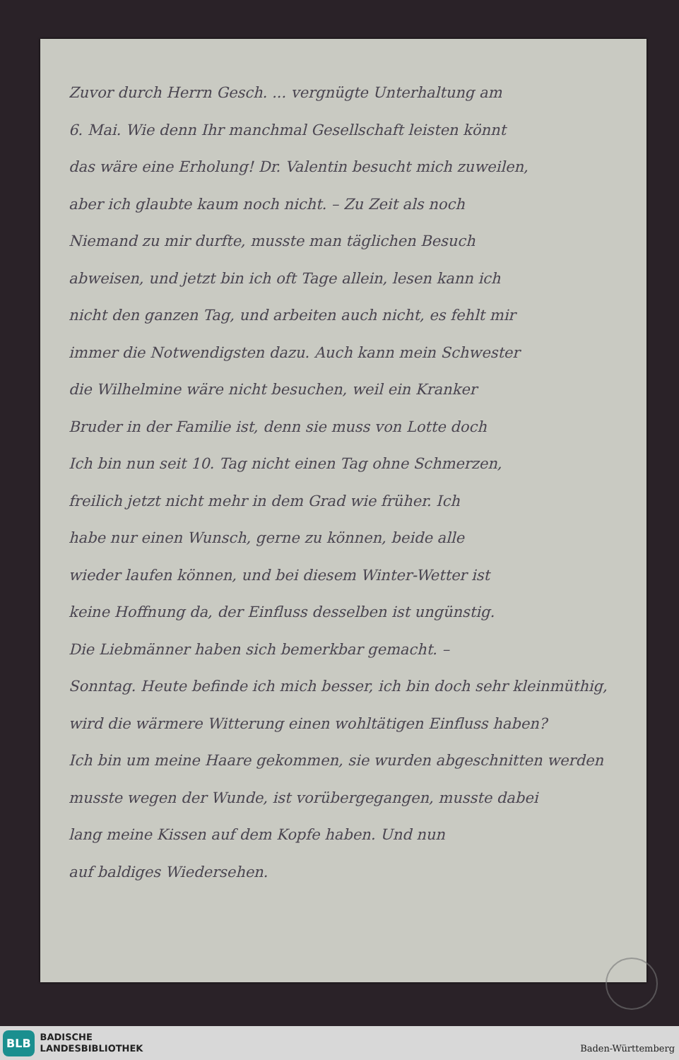Zuvor durch Herrn Gesch. ... vergnügte Unterhaltung am
6. Mai. Wie denn Ihr manchmal Gesellschaft leisten könnt
das wäre eine Erholung! Dr. Valentin besucht mich zuweilen,
aber ich glaubte kaum noch nicht. – Zu Zeit als noch
Niemand zu mir durfte, musste man täglichen Besuch
abweisen, und jetzt bin ich oft Tage allein, lesen kann ich
nicht den ganzen Tag, und arbeiten auch nicht, es fehlt mir
immer die Notwendigsten dazu. Auch kann mein Schwester
die Wilhelmine wäre nicht besuchen, weil ein Kranker
Bruder in der Familie ist, denn sie muss von Lotte doch
Ich bin nun seit 10. Tag nicht einen Tag ohne Schmerzen,
freilich jetzt nicht mehr in dem Grad wie früher. Ich
habe nur einen Wunsch, gerne zu können, beide alle
wieder laufen können, und bei diesem Winter-Wetter ist
keine Hoffnung da, der Einfluss desselben ist ungünstig.
Die Liebmänner haben sich bemerkbar gemacht. –
Sonntag. Heute befinde ich mich besser, ich bin doch sehr kleinmüthig,
wird die wärmere Witterung einen wohltätigen Einfluss haben?
Ich bin um meine Haare gekommen, sie wurden abgeschnitten werden
musste wegen der Wunde, ist vorübergegangen, musste dabei
lang meine Kissen auf dem Kopfe haben. Und nun
auf baldiges Wiedersehen.
BLB BADISCHE
LANDESBIBLIOTHEK
Baden-Württemberg